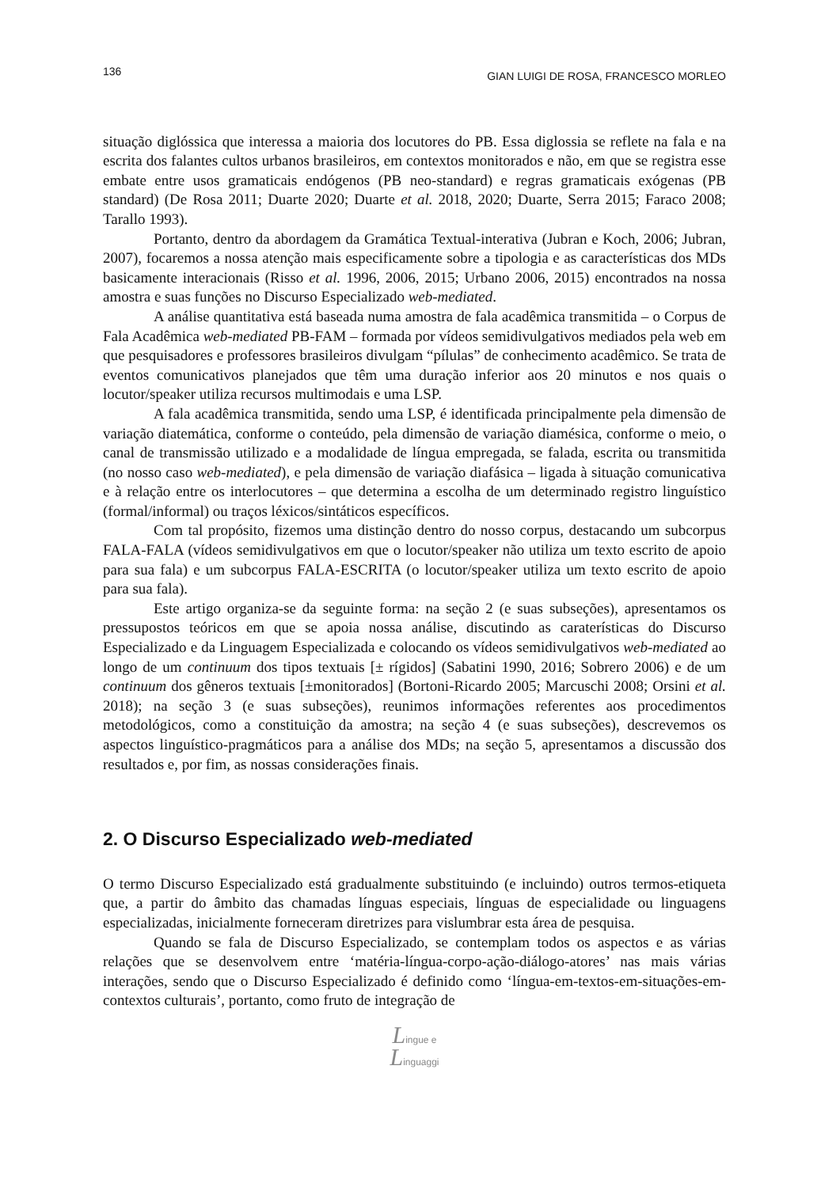136 GIAN LUIGI DE ROSA, FRANCESCO MORLEO
situação diglóssica que interessa a maioria dos locutores do PB. Essa diglossia se reflete na fala e na escrita dos falantes cultos urbanos brasileiros, em contextos monitorados e não, em que se registra esse embate entre usos gramaticais endógenos (PB neo-standard) e regras gramaticais exógenas (PB standard) (De Rosa 2011; Duarte 2020; Duarte et al. 2018, 2020; Duarte, Serra 2015; Faraco 2008; Tarallo 1993).
Portanto, dentro da abordagem da Gramática Textual-interativa (Jubran e Koch, 2006; Jubran, 2007), focaremos a nossa atenção mais especificamente sobre a tipologia e as características dos MDs basicamente interacionais (Risso et al. 1996, 2006, 2015; Urbano 2006, 2015) encontrados na nossa amostra e suas funções no Discurso Especializado web-mediated.
A análise quantitativa está baseada numa amostra de fala acadêmica transmitida – o Corpus de Fala Acadêmica web-mediated PB-FAM – formada por vídeos semidivulgativos mediados pela web em que pesquisadores e professores brasileiros divulgam “pílulas” de conhecimento acadêmico. Se trata de eventos comunicativos planejados que têm uma duração inferior aos 20 minutos e nos quais o locutor/speaker utiliza recursos multimodais e uma LSP.
A fala acadêmica transmitida, sendo uma LSP, é identificada principalmente pela dimensão de variação diatemática, conforme o conteúdo, pela dimensão de variação diamésica, conforme o meio, o canal de transmissão utilizado e a modalidade de língua empregada, se falada, escrita ou transmitida (no nosso caso web-mediated), e pela dimensão de variação diafásica – ligada à situação comunicativa e à relação entre os interlocutores – que determina a escolha de um determinado registro linguístico (formal/informal) ou traços léxicos/sintáticos específicos.
Com tal propósito, fizemos uma distinção dentro do nosso corpus, destacando um subcorpus FALA-FALA (vídeos semidivulgativos em que o locutor/speaker não utiliza um texto escrito de apoio para sua fala) e um subcorpus FALA-ESCRITA (o locutor/speaker utiliza um texto escrito de apoio para sua fala).
Este artigo organiza-se da seguinte forma: na seção 2 (e suas subseções), apresentamos os pressupostos teóricos em que se apoia nossa análise, discutindo as caraterísticas do Discurso Especializado e da Linguagem Especializada e colocando os vídeos semidivulgativos web-mediated ao longo de um continuum dos tipos textuais [± rígidos] (Sabatini 1990, 2016; Sobrero 2006) e de um continuum dos gêneros textuais [±monitorados] (Bortoni-Ricardo 2005; Marcuschi 2008; Orsini et al. 2018); na seção 3 (e suas subseções), reunimos informações referentes aos procedimentos metodológicos, como a constituição da amostra; na seção 4 (e suas subseções), descrevemos os aspectos linguístico-pragmáticos para a análise dos MDs; na seção 5, apresentamos a discussão dos resultados e, por fim, as nossas considerações finais.
2. O Discurso Especializado web-mediated
O termo Discurso Especializado está gradualmente substituindo (e incluindo) outros termos-etiqueta que, a partir do âmbito das chamadas línguas especiais, línguas de especialidade ou linguagens especializadas, inicialmente forneceram diretrizes para vislumbrar esta área de pesquisa.
Quando se fala de Discurso Especializado, se contemplam todos os aspectos e as várias relações que se desenvolvem entre ‘matéria-língua-corpo-ação-diálogo-atores’ nas mais várias interações, sendo que o Discurso Especializado é definido como ‘língua-em-textos-em-situações-em-contextos culturais’, portanto, como fruto de integração de
Lingue e
Linguaggi